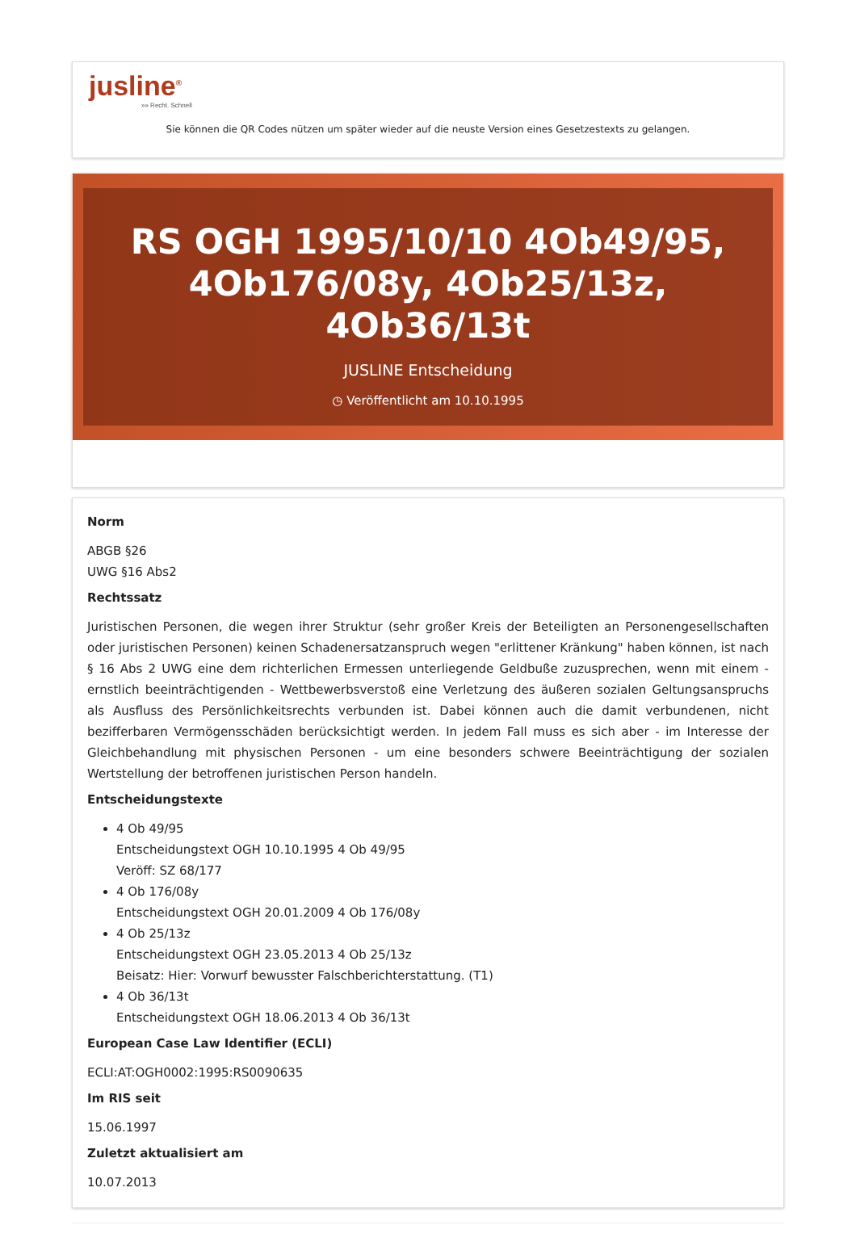jusline<sup>®</sup>
»» Recht. Schnell
Sie können die QR Codes nützen um später wieder auf die neuste Version eines Gesetzestexts zu gelangen.
RS OGH 1995/10/10 4Ob49/95, 4Ob176/08y, 4Ob25/13z, 4Ob36/13t
JUSLINE Entscheidung
◷ Veröffentlicht am 10.10.1995
Norm
ABGB §26
UWG §16 Abs2
Rechtssatz
Juristischen Personen, die wegen ihrer Struktur (sehr großer Kreis der Beteiligten an Personengesellschaften oder juristischen Personen) keinen Schadenersatzanspruch wegen "erlittener Kränkung" haben können, ist nach § 16 Abs 2 UWG eine dem richterlichen Ermessen unterliegende Geldbuße zuzusprechen, wenn mit einem - ernstlich beeinträchtigenden - Wettbewerbsverstoß eine Verletzung des äußeren sozialen Geltungsanspruchs als Ausfluss des Persönlichkeitsrechts verbunden ist. Dabei können auch die damit verbundenen, nicht bezifferbaren Vermögensschäden berücksichtigt werden. In jedem Fall muss es sich aber - im Interesse der Gleichbehandlung mit physischen Personen - um eine besonders schwere Beeinträchtigung der sozialen Wertstellung der betroffenen juristischen Person handeln.
Entscheidungstexte
4 Ob 49/95
Entscheidungstext OGH 10.10.1995 4 Ob 49/95
Veröff: SZ 68/177
4 Ob 176/08y
Entscheidungstext OGH 20.01.2009 4 Ob 176/08y
4 Ob 25/13z
Entscheidungstext OGH 23.05.2013 4 Ob 25/13z
Beisatz: Hier: Vorwurf bewusster Falschberichterstattung. (T1)
4 Ob 36/13t
Entscheidungstext OGH 18.06.2013 4 Ob 36/13t
European Case Law Identifier (ECLI)
ECLI:AT:OGH0002:1995:RS0090635
Im RIS seit
15.06.1997
Zuletzt aktualisiert am
10.07.2013